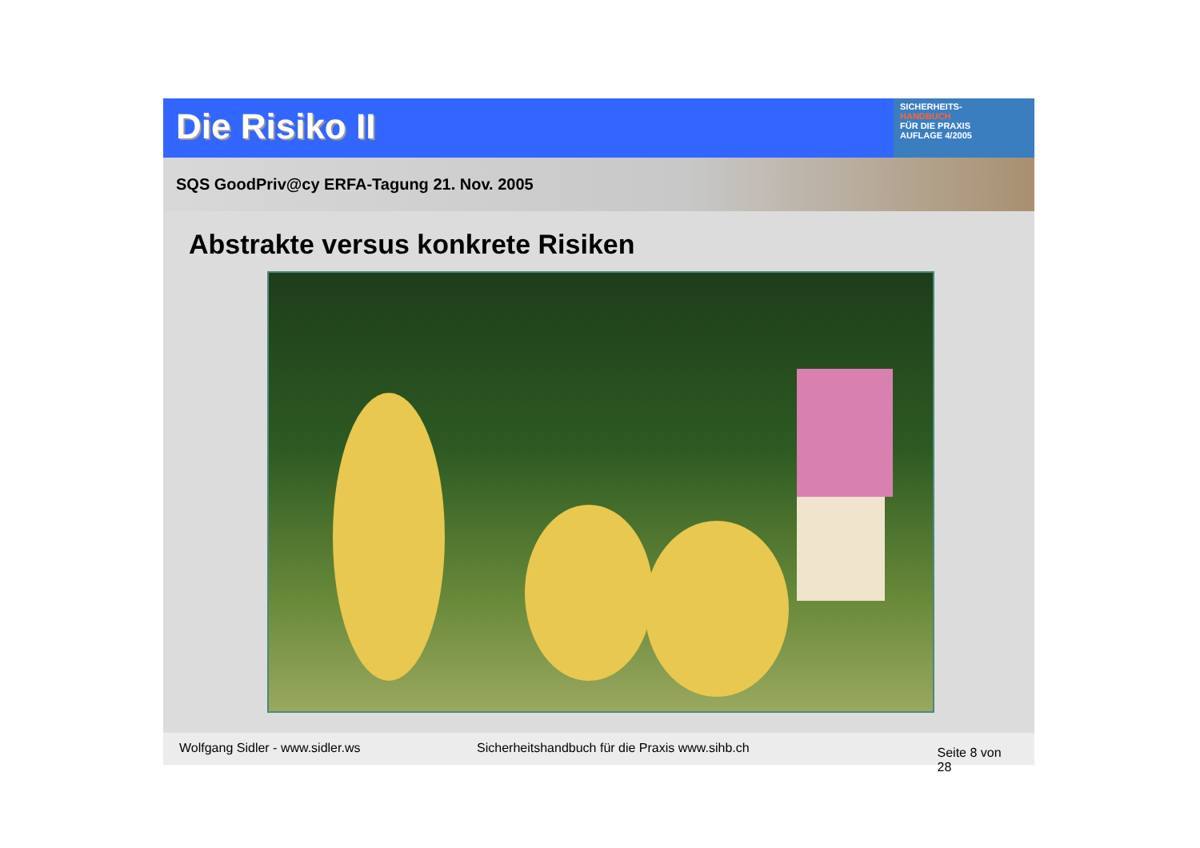Die Risiko II
SICHERHEITS-
HANDBUCH
FÜR DIE PRAXIS
AUFLAGE 4/2005
SQS GoodPriv@cy ERFA-Tagung 21. Nov. 2005
Abstrakte versus konkrete Risiken
Wolfgang Sidler - www.sidler.ws Sicherheitshandbuch für die Praxis www.sihb.ch Seite 8 von 28